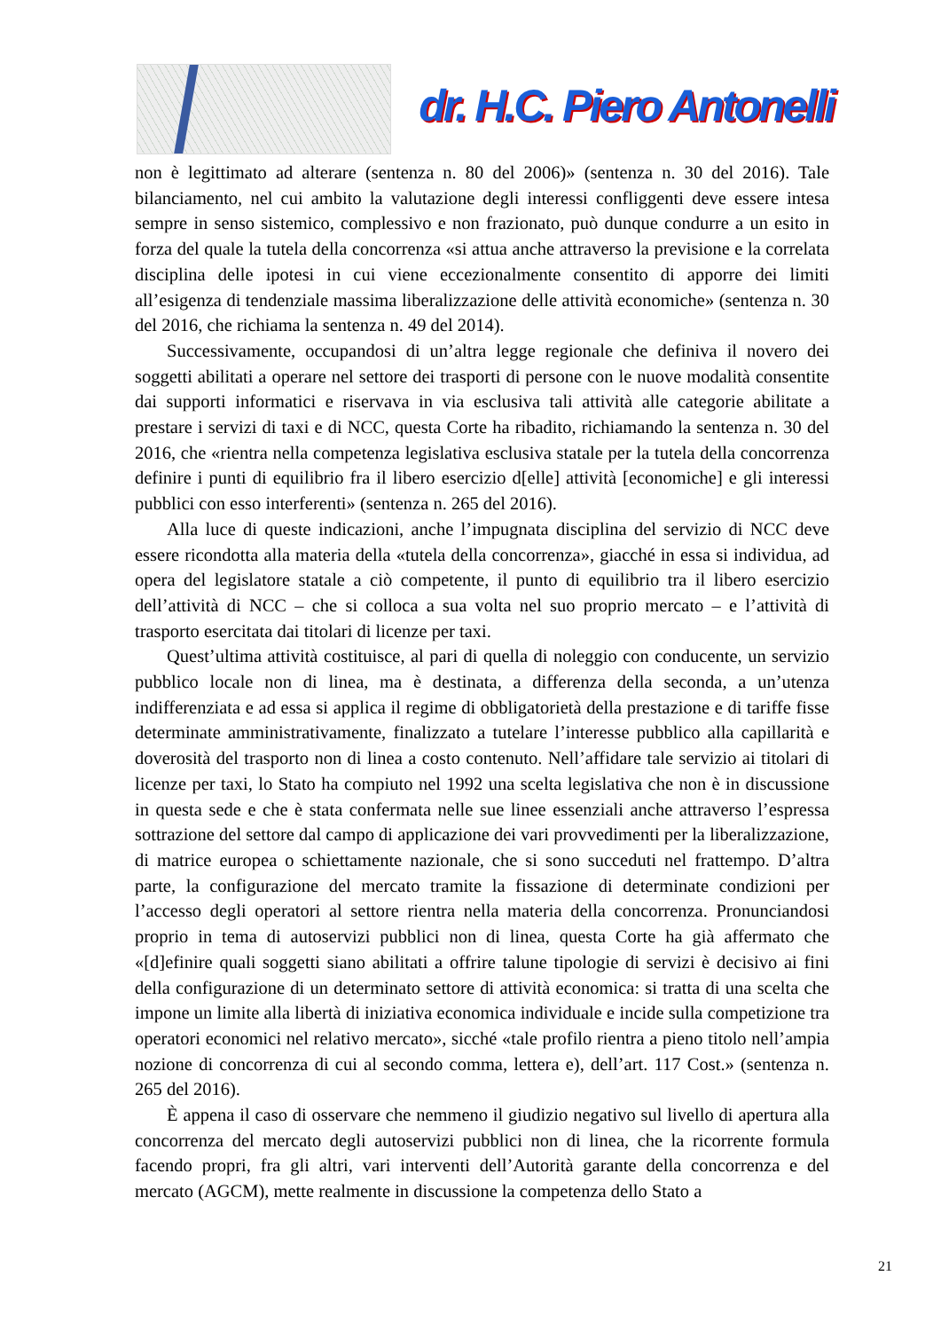dr. H.C. Piero Antonelli
non è legittimato ad alterare (sentenza n. 80 del 2006)» (sentenza n. 30 del 2016). Tale bilanciamento, nel cui ambito la valutazione degli interessi confliggenti deve essere intesa sempre in senso sistemico, complessivo e non frazionato, può dunque condurre a un esito in forza del quale la tutela della concorrenza «si attua anche attraverso la previsione e la correlata disciplina delle ipotesi in cui viene eccezionalmente consentito di apporre dei limiti all’esigenza di tendenziale massima liberalizzazione delle attività economiche» (sentenza n. 30 del 2016, che richiama la sentenza n. 49 del 2014).
Successivamente, occupandosi di un’altra legge regionale che definiva il novero dei soggetti abilitati a operare nel settore dei trasporti di persone con le nuove modalità consentite dai supporti informatici e riservava in via esclusiva tali attività alle categorie abilitate a prestare i servizi di taxi e di NCC, questa Corte ha ribadito, richiamando la sentenza n. 30 del 2016, che «rientra nella competenza legislativa esclusiva statale per la tutela della concorrenza definire i punti di equilibrio fra il libero esercizio d[elle] attività [economiche] e gli interessi pubblici con esso interferenti» (sentenza n. 265 del 2016).
Alla luce di queste indicazioni, anche l’impugnata disciplina del servizio di NCC deve essere ricondotta alla materia della «tutela della concorrenza», giacché in essa si individua, ad opera del legislatore statale a ciò competente, il punto di equilibrio tra il libero esercizio dell’attività di NCC – che si colloca a sua volta nel suo proprio mercato – e l’attività di trasporto esercitata dai titolari di licenze per taxi.
Quest’ultima attività costituisce, al pari di quella di noleggio con conducente, un servizio pubblico locale non di linea, ma è destinata, a differenza della seconda, a un’utenza indifferenziata e ad essa si applica il regime di obbligatorietà della prestazione e di tariffe fisse determinate amministrativamente, finalizzato a tutelare l’interesse pubblico alla capillarità e doverosità del trasporto non di linea a costo contenuto. Nell’affidare tale servizio ai titolari di licenze per taxi, lo Stato ha compiuto nel 1992 una scelta legislativa che non è in discussione in questa sede e che è stata confermata nelle sue linee essenziali anche attraverso l’espressa sottrazione del settore dal campo di applicazione dei vari provvedimenti per la liberalizzazione, di matrice europea o schiettamente nazionale, che si sono succeduti nel frattempo. D’altra parte, la configurazione del mercato tramite la fissazione di determinate condizioni per l’accesso degli operatori al settore rientra nella materia della concorrenza. Pronunciandosi proprio in tema di autoservizi pubblici non di linea, questa Corte ha già affermato che «[d]efinire quali soggetti siano abilitati a offrire talune tipologie di servizi è decisivo ai fini della configurazione di un determinato settore di attività economica: si tratta di una scelta che impone un limite alla libertà di iniziativa economica individuale e incide sulla competizione tra operatori economici nel relativo mercato», sicché «tale profilo rientra a pieno titolo nell’ampia nozione di concorrenza di cui al secondo comma, lettera e), dell’art. 117 Cost.» (sentenza n. 265 del 2016).
È appena il caso di osservare che nemmeno il giudizio negativo sul livello di apertura alla concorrenza del mercato degli autoservizi pubblici non di linea, che la ricorrente formula facendo propri, fra gli altri, vari interventi dell’Autorità garante della concorrenza e del mercato (AGCM), mette realmente in discussione la competenza dello Stato a
21